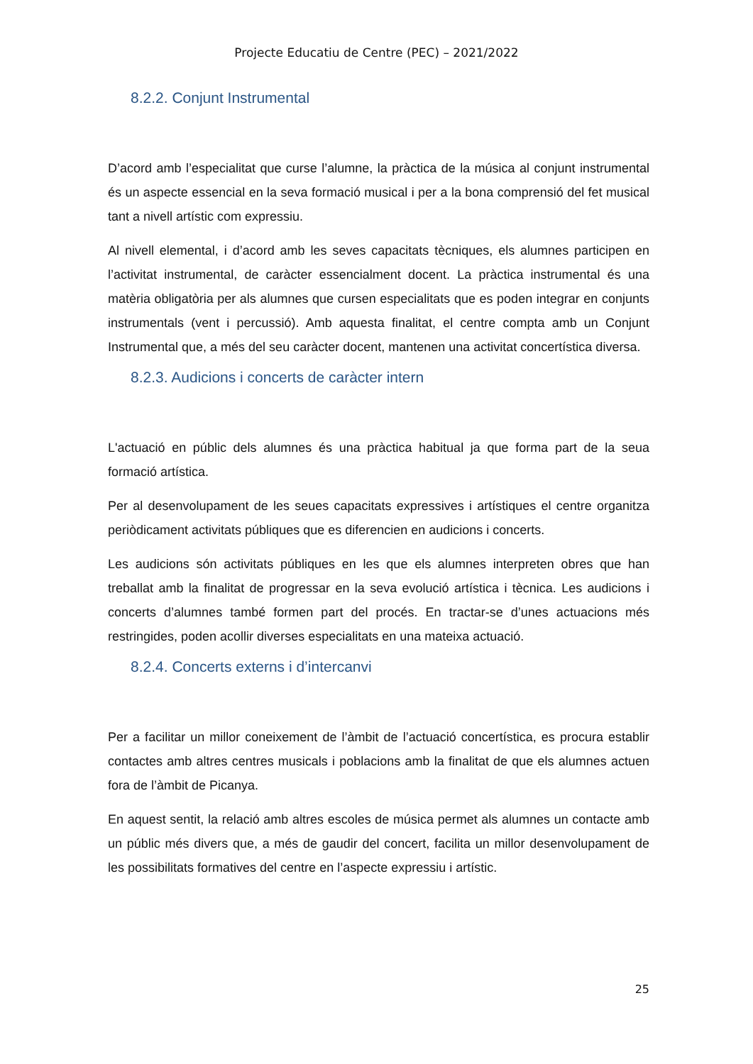Projecte Educatiu de Centre (PEC) – 2021/2022
8.2.2. Conjunt Instrumental
D’acord amb l’especialitat que curse l’alumne, la pràctica de la música al conjunt instrumental és un aspecte essencial en la seva formació musical i per a la bona comprensió del fet musical tant a nivell artístic com expressiu.
Al nivell elemental, i d’acord amb les seves capacitats tècniques, els alumnes participen en l’activitat instrumental, de caràcter essencialment docent. La pràctica instrumental és una matèria obligatòria per als alumnes que cursen especialitats que es poden integrar en conjunts instrumentals (vent i percussió). Amb aquesta finalitat, el centre compta amb un Conjunt Instrumental que, a més del seu caràcter docent, mantenen una activitat concertística diversa.
8.2.3. Audicions i concerts de caràcter intern
L'actuació en públic dels alumnes és una pràctica habitual ja que forma part de la seua formació artística.
Per al desenvolupament de les seues capacitats expressives i artístiques el centre organitza periòdicament activitats públiques que es diferencien en audicions i concerts.
Les audicions són activitats públiques en les que els alumnes interpreten obres que han treballat amb la finalitat de progressar en la seva evolució artística i tècnica. Les audicions i concerts d’alumnes també formen part del procés. En tractar-se d’unes actuacions més restringides, poden acollir diverses especialitats en una mateixa actuació.
8.2.4. Concerts externs i d’intercanvi
Per a facilitar un millor coneixement de l’àmbit de l’actuació concertística, es procura establir contactes amb altres centres musicals i poblacions amb la finalitat de que els alumnes actuen fora de l’àmbit de Picanya.
En aquest sentit, la relació amb altres escoles de música permet als alumnes un contacte amb un públic més divers que, a més de gaudir del concert, facilita un millor desenvolupament de les possibilitats formatives del centre en l’aspecte expressiu i artístic.
25